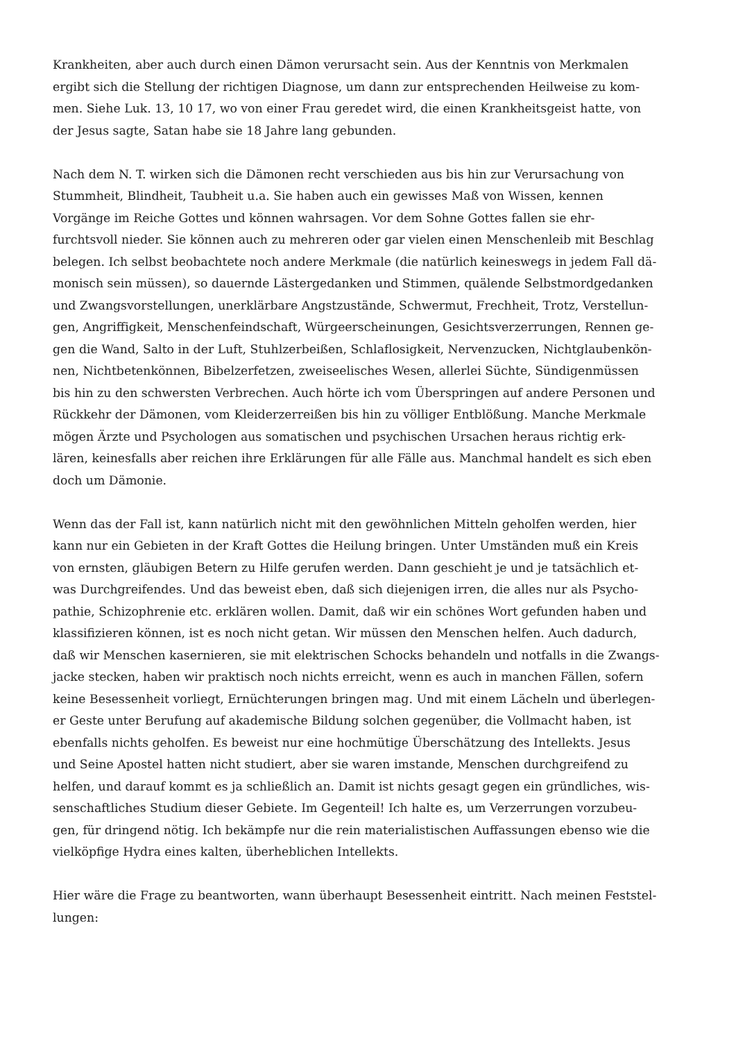Krankheiten, aber auch durch einen Dämon verursacht sein. Aus der Kenntnis von Merkmalen
ergibt sich die Stellung der richtigen Diagnose, um dann zur entsprechenden Heilweise zu kom-
men. Siehe Luk. 13, 10 17, wo von einer Frau geredet wird, die einen Krankheitsgeist hatte, von
der Jesus sagte, Satan habe sie 18 Jahre lang gebunden.
Nach dem N. T. wirken sich die Dämonen recht verschieden aus bis hin zur Verursachung von
Stummheit, Blindheit, Taubheit u.a. Sie haben auch ein gewisses Maß von Wissen, kennen
Vorgänge im Reiche Gottes und können wahrsagen. Vor dem Sohne Gottes fallen sie ehr-
furchtsvoll nieder. Sie können auch zu mehreren oder gar vielen einen Menschenleib mit Beschlag
belegen. Ich selbst beobachtete noch andere Merkmale (die natürlich keineswegs in jedem Fall dä-
monisch sein müssen), so dauernde Lästergedanken und Stimmen, quälende Selbstmordgedanken
und Zwangsvorstellungen, unerklärbare Angstzustände, Schwermut, Frechheit, Trotz, Verstellun-
gen, Angriffigkeit, Menschenfeindschaft, Würgeerscheinungen, Gesichtsverzerrungen, Rennen ge-
gen die Wand, Salto in der Luft, Stuhlzerbeißen, Schlaflosigkeit, Nervenzucken, Nichtglaubenkön-
nen, Nichtbetenkönnen, Bibelzerfetzen, zweiseelisches Wesen, allerlei Süchte, Sündigenmüssen
bis hin zu den schwersten Verbrechen. Auch hörte ich vom Überspringen auf andere Personen und
Rückkehr der Dämonen, vom Kleiderzerreißen bis hin zu völliger Entblößung. Manche Merkmale
mögen Ärzte und Psychologen aus somatischen und psychischen Ursachen heraus richtig erk-
lären, keinesfalls aber reichen ihre Erklärungen für alle Fälle aus. Manchmal handelt es sich eben
doch um Dämonie.
Wenn das der Fall ist, kann natürlich nicht mit den gewöhnlichen Mitteln geholfen werden, hier
kann nur ein Gebieten in der Kraft Gottes die Heilung bringen. Unter Umständen muß ein Kreis
von ernsten, gläubigen Betern zu Hilfe gerufen werden. Dann geschieht je und je tatsächlich et-
was Durchgreifendes. Und das beweist eben, daß sich diejenigen irren, die alles nur als Psycho-
pathie, Schizophrenie etc. erklären wollen. Damit, daß wir ein schönes Wort gefunden haben und
klassifizieren können, ist es noch nicht getan. Wir müssen den Menschen helfen. Auch dadurch,
daß wir Menschen kasernieren, sie mit elektrischen Schocks behandeln und notfalls in die Zwangs-
jacke stecken, haben wir praktisch noch nichts erreicht, wenn es auch in manchen Fällen, sofern
keine Besessenheit vorliegt, Ernüchterungen bringen mag. Und mit einem Lächeln und überlegen-
er Geste unter Berufung auf akademische Bildung solchen gegenüber, die Vollmacht haben, ist
ebenfalls nichts geholfen. Es beweist nur eine hochmütige Überschätzung des Intellekts. Jesus
und Seine Apostel hatten nicht studiert, aber sie waren imstande, Menschen durchgreifend zu
helfen, und darauf kommt es ja schließlich an. Damit ist nichts gesagt gegen ein gründliches, wis-
senschaftliches Studium dieser Gebiete. Im Gegenteil! Ich halte es, um Verzerrungen vorzubeu-
gen, für dringend nötig. Ich bekämpfe nur die rein materialistischen Auffassungen ebenso wie die
vielköpfige Hydra eines kalten, überheblichen Intellekts.
Hier wäre die Frage zu beantworten, wann überhaupt Besessenheit eintritt. Nach meinen Feststel-
lungen: